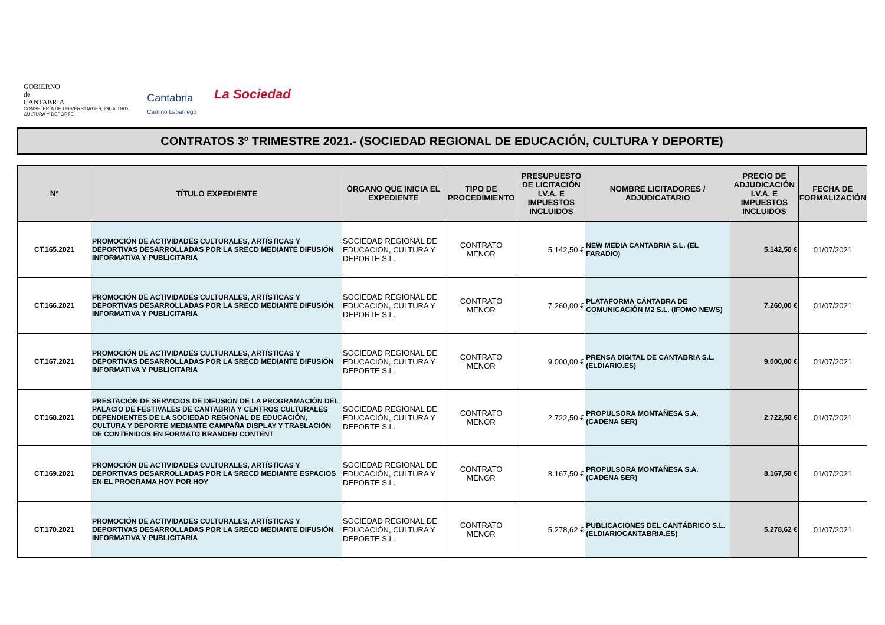GOBIERNO
de
CANTABRIA
CONSEJERÍA DE UNIVERSIDADES, IGUALDAD,
CULTURA Y DEPORTE
Cantabria
Camino Lebaniego
La Sociedad
CONTRATOS 3º TRIMESTRE 2021.- (SOCIEDAD REGIONAL DE EDUCACIÓN, CULTURA Y DEPORTE)
| Nº | TÍTULO EXPEDIENTE | ÓRGANO QUE INICIA EL EXPEDIENTE | TIPO DE PROCEDIMIENTO | PRESUPUESTO DE LICITACIÓN I.V.A. E IMPUESTOS INCLUIDOS | NOMBRE LICITADORES / ADJUDICATARIO | PRECIO DE ADJUDICACIÓN I.V.A. E IMPUESTOS INCLUIDOS | FECHA DE FORMALIZACIÓN |
| --- | --- | --- | --- | --- | --- | --- | --- |
| CT.165.2021 | PROMOCIÓN DE ACTIVIDADES CULTURALES, ARTÍSTICAS Y DEPORTIVAS DESARROLLADAS POR LA SRECD MEDIANTE DIFUSIÓN INFORMATIVA Y PUBLICITARIA | SOCIEDAD REGIONAL DE EDUCACIÓN, CULTURA Y DEPORTE S.L. | CONTRATO MENOR | 5.142,50 € | NEW MEDIA CANTABRIA S.L. (EL FARADIO) | 5.142,50 € | 01/07/2021 |
| CT.166.2021 | PROMOCIÓN DE ACTIVIDADES CULTURALES, ARTÍSTICAS Y DEPORTIVAS DESARROLLADAS POR LA SRECD MEDIANTE DIFUSIÓN INFORMATIVA Y PUBLICITARIA | SOCIEDAD REGIONAL DE EDUCACIÓN, CULTURA Y DEPORTE S.L. | CONTRATO MENOR | 7.260,00 € | PLATAFORMA CÁNTABRA DE COMUNICACIÓN M2 S.L. (IFOMO NEWS) | 7.260,00 € | 01/07/2021 |
| CT.167.2021 | PROMOCIÓN DE ACTIVIDADES CULTURALES, ARTÍSTICAS Y DEPORTIVAS DESARROLLADAS POR LA SRECD MEDIANTE DIFUSIÓN INFORMATIVA Y PUBLICITARIA | SOCIEDAD REGIONAL DE EDUCACIÓN, CULTURA Y DEPORTE S.L. | CONTRATO MENOR | 9.000,00 € | PRENSA DIGITAL DE CANTABRIA S.L. (ELDIARIO.ES) | 9.000,00 € | 01/07/2021 |
| CT.168.2021 | PRESTACIÓN DE SERVICIOS DE DIFUSIÓN DE LA PROGRAMACIÓN DEL PALACIO DE FESTIVALES DE CANTABRIA Y CENTROS CULTURALES DEPENDIENTES DE LA SOCIEDAD REGIONAL DE EDUCACIÓN, CULTURA Y DEPORTE MEDIANTE CAMPAÑA DISPLAY Y TRASLACIÓN DE CONTENIDOS EN FORMATO BRANDEN CONTENT | SOCIEDAD REGIONAL DE EDUCACIÓN, CULTURA Y DEPORTE S.L. | CONTRATO MENOR | 2.722,50 € | PROPULSORA MONTAÑESA S.A. (CADENA SER) | 2.722,50 € | 01/07/2021 |
| CT.169.2021 | PROMOCIÓN DE ACTIVIDADES CULTURALES, ARTÍSTICAS Y DEPORTIVAS DESARROLLADAS POR LA SRECD MEDIANTE ESPACIOS EN EL PROGRAMA HOY POR HOY | SOCIEDAD REGIONAL DE EDUCACIÓN, CULTURA Y DEPORTE S.L. | CONTRATO MENOR | 8.167,50 € | PROPULSORA MONTAÑESA S.A. (CADENA SER) | 8.167,50 € | 01/07/2021 |
| CT.170.2021 | PROMOCIÓN DE ACTIVIDADES CULTURALES, ARTÍSTICAS Y DEPORTIVAS DESARROLLADAS POR LA SRECD MEDIANTE DIFUSIÓN INFORMATIVA Y PUBLICITARIA | SOCIEDAD REGIONAL DE EDUCACIÓN, CULTURA Y DEPORTE S.L. | CONTRATO MENOR | 5.278,62 € | PUBLICACIONES DEL CANTÁBRICO S.L. (ELDIARIOCANTABRIA.ES) | 5.278,62 € | 01/07/2021 |